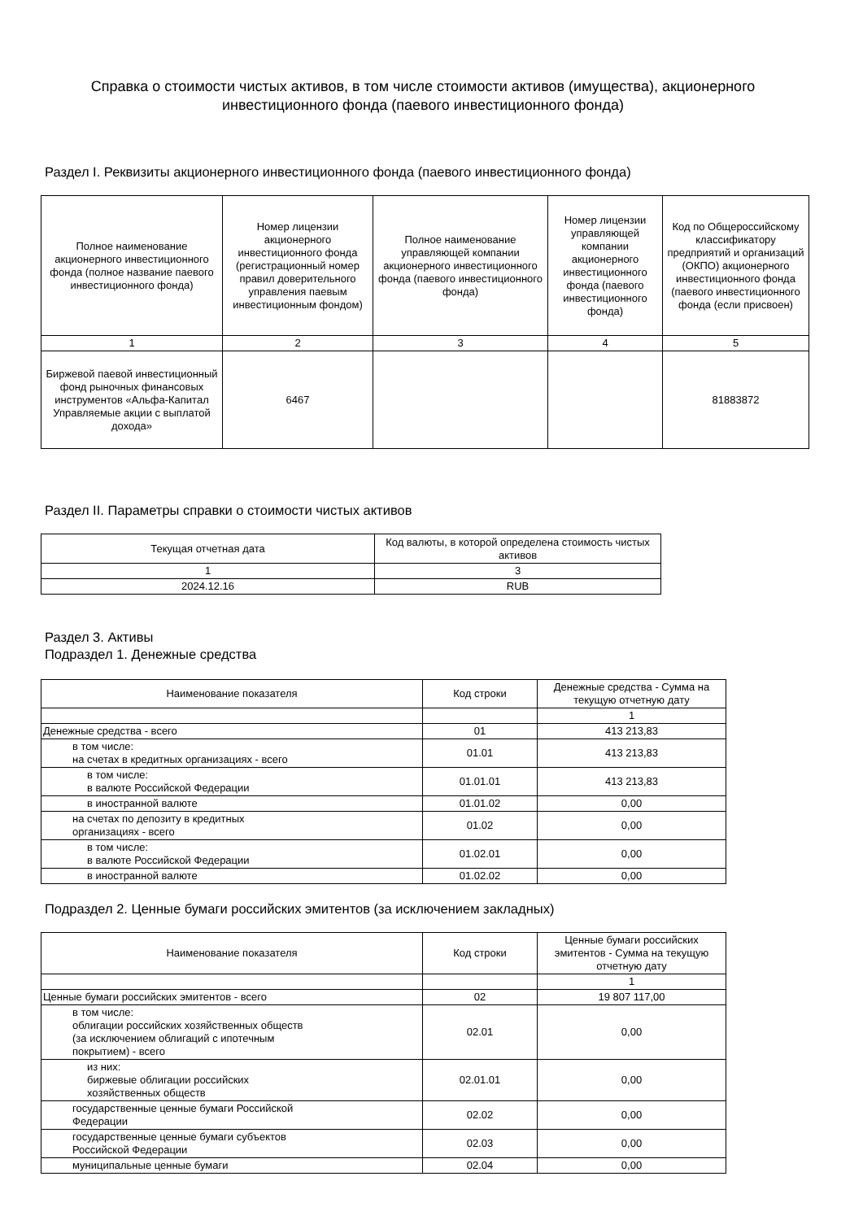Справка о стоимости чистых активов, в том числе стоимости активов (имущества), акционерного инвестиционного фонда (паевого инвестиционного фонда)
Раздел I. Реквизиты акционерного инвестиционного фонда (паевого инвестиционного фонда)
| Полное наименование акционерного инвестиционного фонда (полное название паевого инвестиционного фонда) | Номер лицензии акционерного инвестиционного фонда (регистрационный номер правил доверительного управления паевым инвестиционным фондом) | Полное наименование управляющей компании акционерного инвестиционного фонда (паевого инвестиционного фонда) | Номер лицензии управляющей компании акционерного инвестиционного фонда (паевого инвестиционного фонда) | Код по Общероссийскому классификатору предприятий и организаций (ОКПО) акционерного инвестиционного фонда (паевого инвестиционного фонда (если присвоен) |
| --- | --- | --- | --- | --- |
| 1 | 2 | 3 | 4 | 5 |
| Биржевой паевой инвестиционный фонд рыночных финансовых инструментов «Альфа-Капитал Управляемые акции с выплатой дохода» | 6467 | | | 81883872 |
Раздел II. Параметры справки о стоимости чистых активов
| Текущая отчетная дата | Код валюты, в которой определена стоимость чистых активов |
| --- | --- |
| 1 | 3 |
| 2024.12.16 | RUB |
Раздел 3. Активы
Подраздел 1. Денежные средства
| Наименование показателя | Код строки | Денежные средства - Сумма на текущую отчетную дату |
| --- | --- | --- |
| | | 1 |
| Денежные средства - всего | 01 | 413 213,83 |
| в том числе: на счетах в кредитных организациях - всего | 01.01 | 413 213,83 |
| в том числе: в валюте Российской Федерации | 01.01.01 | 413 213,83 |
| в иностранной валюте | 01.01.02 | 0,00 |
| на счетах по депозиту в кредитных организациях - всего | 01.02 | 0,00 |
| в том числе: в валюте Российской Федерации | 01.02.01 | 0,00 |
| в иностранной валюте | 01.02.02 | 0,00 |
Подраздел 2. Ценные бумаги российских эмитентов (за исключением закладных)
| Наименование показателя | Код строки | Ценные бумаги российских эмитентов - Сумма на текущую отчетную дату |
| --- | --- | --- |
| | | 1 |
| Ценные бумаги российских эмитентов - всего | 02 | 19 807 117,00 |
| в том числе: облигации российских хозяйственных обществ (за исключением облигаций с ипотечным покрытием) - всего | 02.01 | 0,00 |
| из них: биржевые облигации российских хозяйственных обществ | 02.01.01 | 0,00 |
| государственные ценные бумаги Российской Федерации | 02.02 | 0,00 |
| государственные ценные бумаги субъектов Российской Федерации | 02.03 | 0,00 |
| муниципальные ценные бумаги | 02.04 | 0,00 |